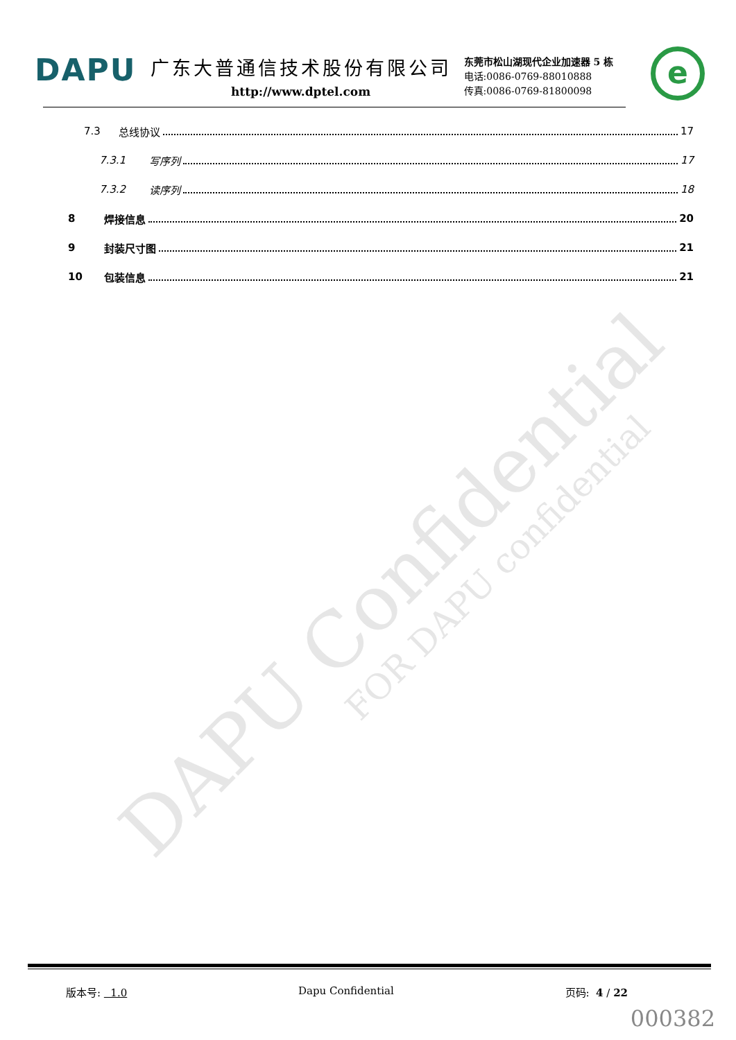DAPU Confidential FOR DAPU confidential
DAPU
广东大普通信技术股份有限公司
http://www.dptel.com
东莞市松山湖现代企业加速器 5 栋
电话:0086-0769-88010888
传真:0086-0769-81800098
e
7.3 总线协议 17
7.3.1 写序列 17
7.3.2 读序列 18
8 焊接信息 20
9 封装尺寸图 21
10 包装信息 21
版本号: 1.0 Dapu Confidential 页码: 4 / 22
000382